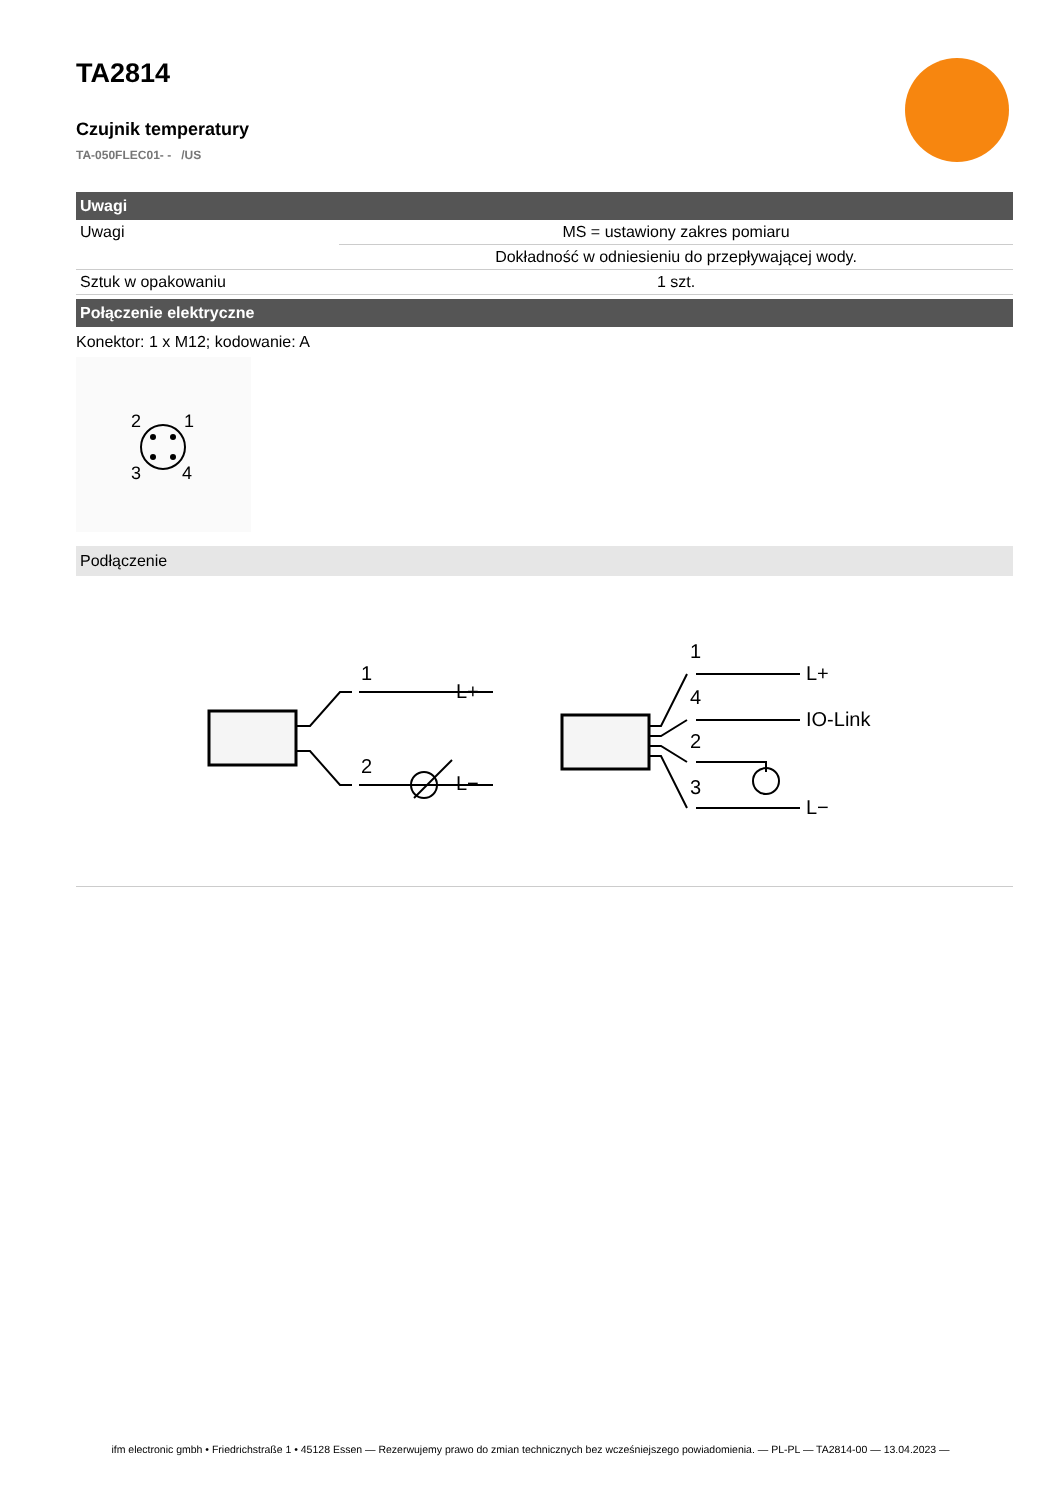TA2814
Czujnik temperatury
TA-050FLEC01- - /US
Uwagi
| Uwagi | MS = ustawiony zakres pomiaru |
| | Dokładność w odniesieniu do przepływającej wody. |
| Sztuk w opakowaniu | 1 szt. |
Połączenie elektryczne
Konektor: 1 x M12; kodowanie: A
2
1
3
4
Podłączenie
1
2
L+
L−
1
4
2
3
L+
IO-Link
L−
ifm electronic gmbh • Friedrichstraße 1 • 45128 Essen — Rezerwujemy prawo do zmian technicznych bez wcześniejszego powiadomienia. — PL-PL — TA2814-00 — 13.04.2023 —